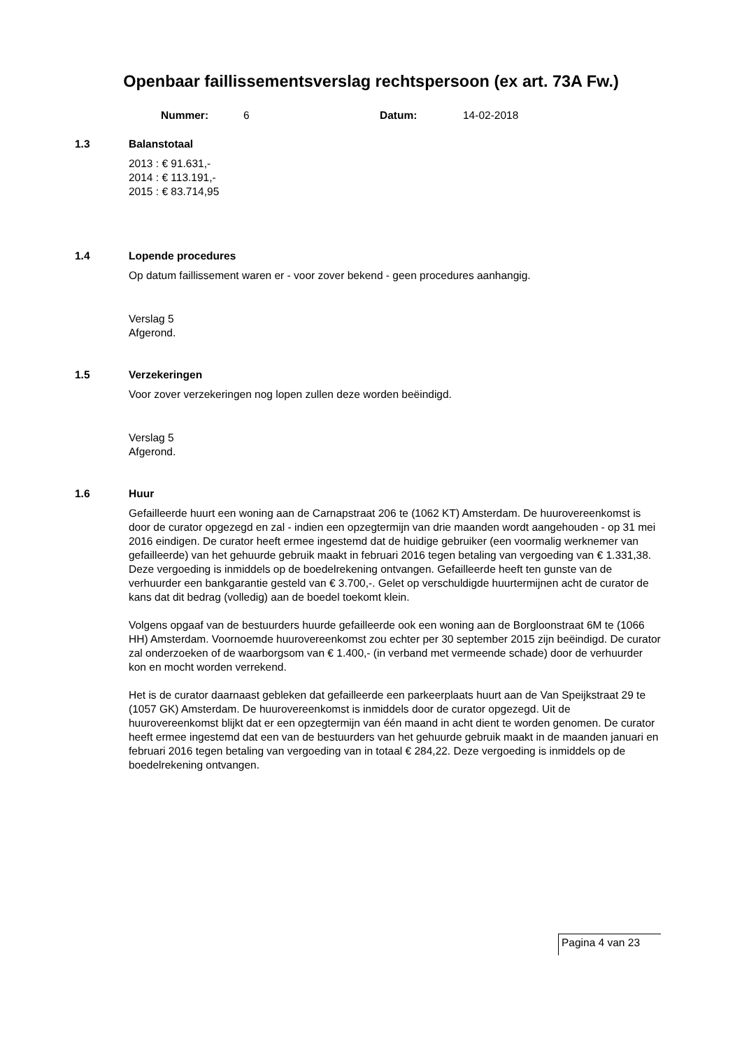Openbaar faillissementsverslag rechtspersoon (ex art. 73A Fw.)
Nummer: 6 Datum: 14-02-2018
1.3 Balanstotaal
2013 : € 91.631,-
2014 : € 113.191,-
2015 : € 83.714,95
1.4 Lopende procedures
Op datum faillissement waren er - voor zover bekend - geen procedures aanhangig.
Verslag 5
Afgerond.
1.5 Verzekeringen
Voor zover verzekeringen nog lopen zullen deze worden beëindigd.
Verslag 5
Afgerond.
1.6 Huur
Gefailleerde huurt een woning aan de Carnapstraat 206 te (1062 KT) Amsterdam. De huurovereenkomst is door de curator opgezegd en zal - indien een opzegtermijn van drie maanden wordt aangehouden - op 31 mei 2016 eindigen. De curator heeft ermee ingestemd dat de huidige gebruiker (een voormalig werknemer van gefailleerde) van het gehuurde gebruik maakt in februari 2016 tegen betaling van vergoeding van € 1.331,38. Deze vergoeding is inmiddels op de boedelrekening ontvangen. Gefailleerde heeft ten gunste van de verhuurder een bankgarantie gesteld van € 3.700,-. Gelet op verschuldigde huurtermijnen acht de curator de kans dat dit bedrag (volledig) aan de boedel toekomt klein.
Volgens opgaaf van de bestuurders huurde gefailleerde ook een woning aan de Borgloonstraat 6M te (1066 HH) Amsterdam. Voornoemde huurovereenkomst zou echter per 30 september 2015 zijn beëindigd. De curator zal onderzoeken of de waarborgsom van € 1.400,- (in verband met vermeende schade) door de verhuurder kon en mocht worden verrekend.
Het is de curator daarnaast gebleken dat gefailleerde een parkeerplaats huurt aan de Van Speijkstraat 29 te (1057 GK) Amsterdam. De huurovereenkomst is inmiddels door de curator opgezegd. Uit de huurovereenkomst blijkt dat er een opzegtermijn van één maand in acht dient te worden genomen. De curator heeft ermee ingestemd dat een van de bestuurders van het gehuurde gebruik maakt in de maanden januari en februari 2016 tegen betaling van vergoeding van in totaal € 284,22. Deze vergoeding is inmiddels op de boedelrekening ontvangen.
Pagina 4 van 23